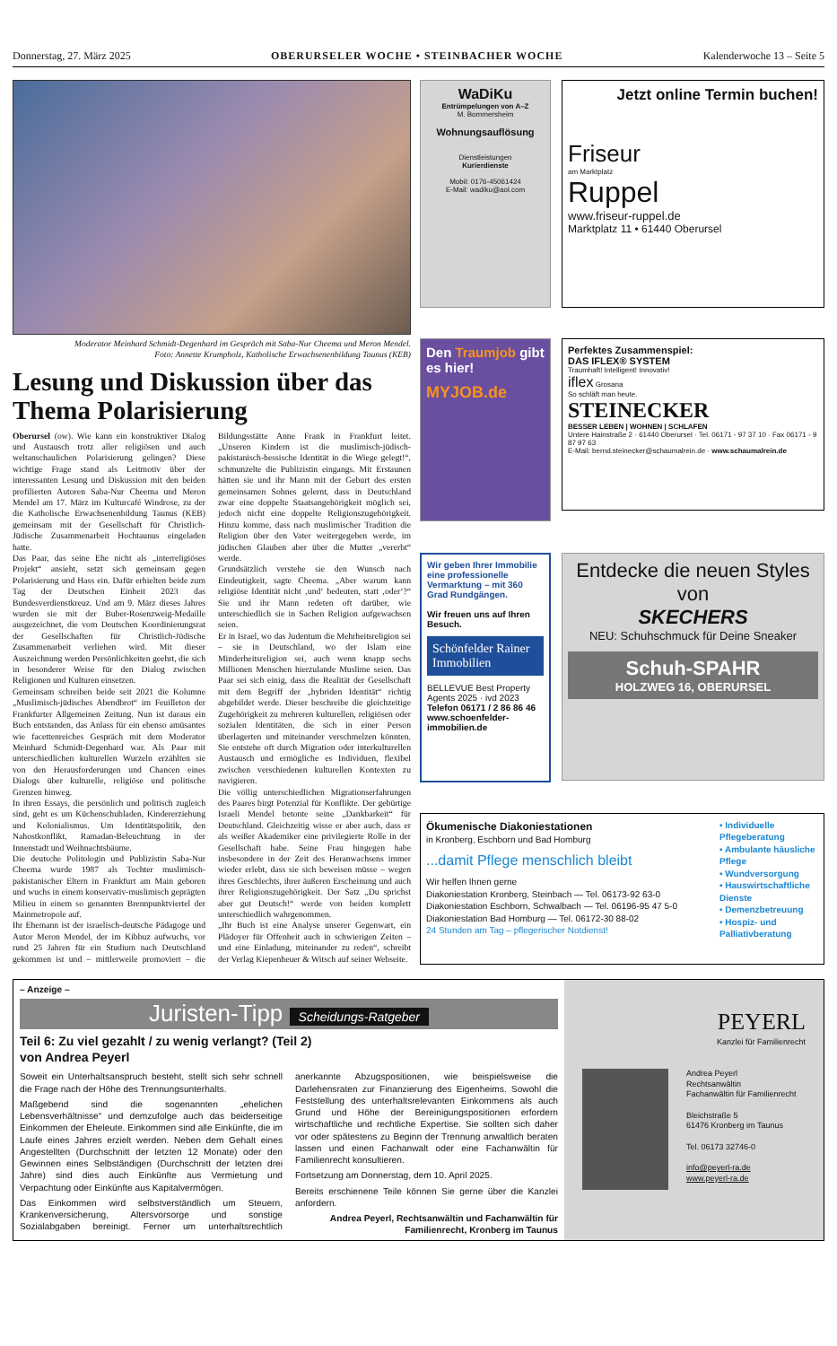Donnerstag, 27. März 2025 OBERURSELER WOCHE • STEINBACHER WOCHE Kalenderwoche 13 – Seite 5
Moderator Meinhard Schmidt-Degenhard im Gespräch mit Saba-Nur Cheema und Meron Mendel.
Foto: Annette Krumpholz, Katholische Erwachsenenbildung Taunus (KEB)
Lesung und Diskussion über das Thema Polarisierung
Oberursel (ow). Wie kann ein konstruktiver Dialog und Austausch trotz aller religiösen und auch weltanschaulichen Polarisierung gelingen? Diese wichtige Frage stand als Leitmotiv über der interessanten Lesung und Diskussion mit den beiden profilierten Autoren Saba-Nur Cheema und Meron Mendel am 17. März im Kulturcafé Windrose, zu der die Katholische Erwachsenenbildung Taunus (KEB) gemeinsam mit der Gesellschaft für Christlich-Jüdische Zusammenarbeit Hochtaunus eingeladen hatte.
Das Paar, das seine Ehe nicht als „interreligiöses Projekt“ ansieht, setzt sich gemeinsam gegen Polarisierung und Hass ein. Dafür erhielten beide zum Tag der Deutschen Einheit 2023 das Bundesverdienstkreuz. Und am 9. März dieses Jahres wurden sie mit der Buber-Rosenzweig-Medaille ausgezeichnet, die vom Deutschen Koordinierungsrat der Gesellschaften für Christlich-Jüdische Zusammenarbeit verliehen wird. Mit dieser Auszeichnung werden Persönlichkeiten geehrt, die sich in besonderer Weise für den Dialog zwischen Religionen und Kulturen einsetzen.
Gemeinsam schreiben beide seit 2021 die Kolumne „Muslimisch-jüdisches Abendbrot“ im Feuilleton der Frankfurter Allgemeinen Zeitung. Nun ist daraus ein Buch entstanden, das Anlass für ein ebenso amüsantes wie facettenreiches Gespräch mit dem Moderator Meinhard Schmidt-Degenhard war. Als Paar mit unterschiedlichen kulturellen Wurzeln erzählten sie von den Herausforderungen und Chancen eines Dialogs über kulturelle, religiöse und politische Grenzen hinweg.
In ihren Essays, die persönlich und politisch zugleich sind, geht es um Küchenschubladen, Kindererziehung und Kolonialismus. Um Identitätspolitik, den Nahostkonflikt, Ramadan-Beleuchtung in der Innenstadt und Weihnachtsbäume.
Die deutsche Politologin und Publizistin Saba-Nur Cheema wurde 1987 als Tochter muslimisch-pakistanischer Eltern in Frankfurt am Main geboren und wuchs in einem konservativ-muslimisch geprägten Milieu in einem so genannten Brennpunktviertel der Mainmetropole auf.
Ihr Ehemann ist der israelisch-deutsche Pädagoge und Autor Meron Mendel, der im Kibbuz aufwuchs, vor rund 25 Jahren für ein Studium nach Deutschland gekommen ist und – mittlerweile promoviert – die Bildungsstätte Anne Frank in Frankfurt leitet. „Unseren Kindern ist die muslimisch-jüdisch-pakistanisch-hessische Identität in die Wiege gelegt!“, schmunzelte die Publizistin eingangs. Mit Erstaunen hätten sie und ihr Mann mit der Geburt des ersten gemeinsamen Sohnes gelernt, dass in Deutschland zwar eine doppelte Staatsangehörigkeit möglich sei, jedoch nicht eine doppelte Religionszugehörigkeit. Hinzu komme, dass nach muslimischer Tradition die Religion über den Vater weitergegeben werde, im jüdischen Glauben aber über die Mutter „vererbt“ werde.
Grundsätzlich verstehe sie den Wunsch nach Eindeutigkeit, sagte Cheema. „Aber warum kann religiöse Identität nicht ‚und‘ bedeuten, statt ‚oder‘?“ Sie und ihr Mann redeten oft darüber, wie unterschiedlich sie in Sachen Religion aufgewachsen seien.
Er in Israel, wo das Judentum die Mehrheitsreligion sei – sie in Deutschland, wo der Islam eine Minderheitsreligion sei, auch wenn knapp sechs Millionen Menschen hierzulande Muslime seien. Das Paar sei sich einig, dass die Realität der Gesellschaft mit dem Begriff der „hybriden Identität“ richtig abgebildet werde. Dieser beschreibe die gleichzeitige Zugehörigkeit zu mehreren kulturellen, religiösen oder sozialen Identitäten, die sich in einer Person überlagerten und miteinander verschmelzen könnten. Sie entstehe oft durch Migration oder interkulturellen Austausch und ermögliche es Individuen, flexibel zwischen verschiedenen kulturellen Kontexten zu navigieren.
Die völlig unterschiedlichen Migrationserfahrungen des Paares birgt Potenzial für Konflikte. Der gebürtige Israeli Mendel betonte seine „Dankbarkeit“ für Deutschland. Gleichzeitig wisse er aber auch, dass er als weißer Akademiker eine privilegierte Rolle in der Gesellschaft habe. Seine Frau hingegen habe insbesondere in der Zeit des Heranwachsens immer wieder erlebt, dass sie sich beweisen müsse – wegen ihres Geschlechts, ihrer äußeren Erscheinung und auch ihrer Religionszugehörigkeit. Der Satz „Du sprichst aber gut Deutsch!“ werde von beiden komplett unterschiedlich wahrgenommen.
„Ihr Buch ist eine Analyse unserer Gegenwart, ein Plädoyer für Offenheit auch in schwierigen Zeiten – und eine Einladung, miteinander zu reden“, schreibt der Verlag Kiepenheuer & Witsch auf seiner Webseite.
WaDiKu
Entrümpelungen von A–Z
M. Bommersheim
Wohnungsauflösung
Dienstleistungen
Kurierdienste
Mobil: 0176-45061424
E-Mail: wadiku@aol.com
Jetzt online Termin buchen!
Friseur
am Marktplatz
Ruppel
www.friseur-ruppel.de
Marktplatz 11 • 61440 Oberursel
Den Traumjob gibt es hier!
MYJOB.de
Perfektes Zusammenspiel:
DAS IFLEX® SYSTEM
Traumhaft! Intelligent! Innovativ!
iflex Grosana
So schläft man heute.
STEINECKER
BESSER LEBEN | WOHNEN | SCHLAFEN
Untere Hainstraße 2 · 61440 Oberursel · Tel. 06171 - 97 37 10 · Fax 06171 - 9 87 97 63
E-Mail: bernd.steinecker@schaumalrein.de · www.schaumalrein.de
Wir geben Ihrer Immobilie eine professionelle Vermarktung – mit 360 Grad Rundgängen.
Wir freuen uns auf Ihren Besuch.
Schönfelder Rainer Immobilien
BELLEVUE Best Property Agents 2025 · ivd 2023
Telefon 06171 / 2 86 86 46
www.schoenfelder-immobilien.de
Entdecke die neuen Styles von
SKECHERS
NEU: Schuhschmuck für Deine Sneaker
Schuh-SPAHR
HOLZWEG 16, OBERURSEL
Ökumenische Diakoniestationen
in Kronberg, Eschborn und Bad Homburg
...damit Pflege menschlich bleibt
Wir helfen Ihnen gerne
Diakoniestation Kronberg, Steinbach — Tel. 06173-92 63-0
Diakoniestation Eschborn, Schwalbach — Tel. 06196-95 47 5-0
Diakoniestation Bad Homburg — Tel. 06172-30 88-02
24 Stunden am Tag – pflegerischer Notdienst!
• Individuelle Pflegeberatung
• Ambulante häusliche Pflege
• Wundversorgung
• Hauswirtschaftliche Dienste
• Demenzbetreuung
• Hospiz- und Palliativberatung
– Anzeige –
Juristen-Tipp Scheidungs-Ratgeber
Teil 6: Zu viel gezahlt / zu wenig verlangt? (Teil 2)
von Andrea Peyerl
Soweit ein Unterhaltsanspruch besteht, stellt sich sehr schnell die Frage nach der Höhe des Trennungsunterhalts.
Maßgebend sind die sogenannten „ehelichen Lebensverhältnisse“ und demzufolge auch das beiderseitige Einkommen der Eheleute. Einkommen sind alle Einkünfte, die im Laufe eines Jahres erzielt werden. Neben dem Gehalt eines Angestellten (Durchschnitt der letzten 12 Monate) oder den Gewinnen eines Selbständigen (Durchschnitt der letzten drei Jahre) sind dies auch Einkünfte aus Vermietung und Verpachtung oder Einkünfte aus Kapitalvermögen.
Das Einkommen wird selbstverständlich um Steuern, Krankenversicherung, Altersvorsorge und sonstige Sozialabgaben bereinigt. Ferner um unterhaltsrechtlich anerkannte Abzugspositionen, wie beispielsweise die Darlehensraten zur Finanzierung des Eigenheims. Sowohl die Feststellung des unterhaltsrelevanten Einkommens als auch Grund und Höhe der Bereinigungspositionen erfordern wirtschaftliche und rechtliche Expertise. Sie sollten sich daher vor oder spätestens zu Beginn der Trennung anwaltlich beraten lassen und einen Fachanwalt oder eine Fachanwältin für Familienrecht konsultieren.
Fortsetzung am Donnerstag, dem 10. April 2025.
Bereits erschienene Teile können Sie gerne über die Kanzlei anfordern.
Andrea Peyerl, Rechtsanwältin und Fachanwältin für Familienrecht, Kronberg im Taunus
PEYERL
Kanzlei für Familienrecht
Andrea Peyerl
Rechtsanwältin
Fachanwältin für Familienrecht
Bleichstraße 5
61476 Kronberg im Taunus
Tel. 06173 32746-0
info@peyerl-ra.de
www.peyerl-ra.de